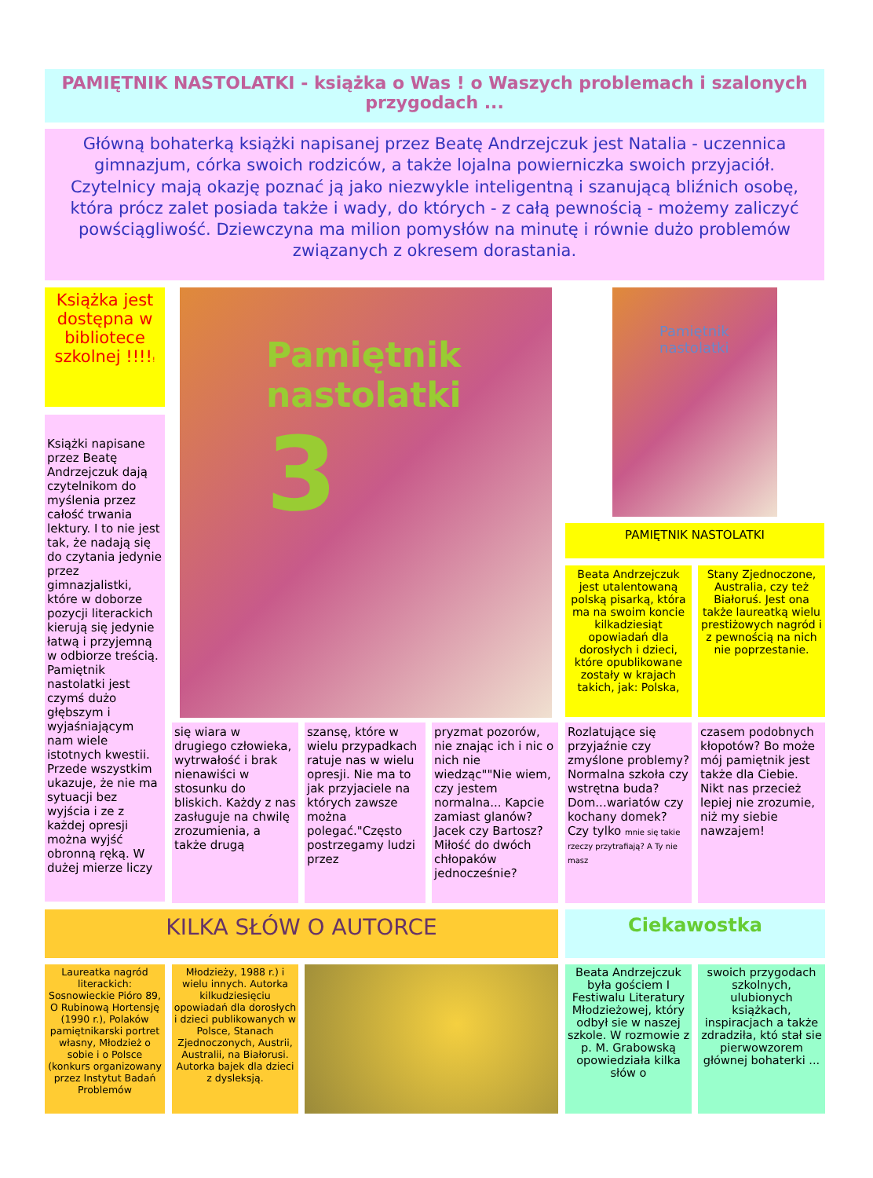PAMIĘTNIK NASTOLATKI - książka o Was ! o Waszych problemach i szalonych przygodach ...
Główną bohaterką książki napisanej przez Beatę Andrzejczuk jest Natalia - uczennica gimnazjum, córka swoich rodziców, a także lojalna powierniczka swoich przyjaciół. Czytelnicy mają okazję poznać ją jako niezwykle inteligentną i szanującą bliźnich osobę, która prócz zalet posiada także i wady, do których - z całą pewnością - możemy zaliczyć powściągliwość. Dziewczyna ma milion pomysłów na minutę i równie dużo problemów związanych z okresem dorastania.
Książka jest dostępna w bibliotece szkolnej !!!!!
Książki napisane przez Beatę Andrzejczuk dają czytelnikom do myślenia przez całość trwania lektury. I to nie jest tak, że nadają się do czytania jedynie przez gimnazjalistki, które w doborze pozycji literackich kierują się jedynie łatwą i przyjemną w odbiorze treścią. Pamiętnik nastolatki jest czymś dużo głębszym i wyjaśniającym nam wiele istotnych kwestii. Przede wszystkim ukazuje, że nie ma sytuacji bez wyjścia i ze z każdej opresji można wyjść obronną ręką. W dużej mierze liczy
Pamiętnik
nastolatki
3
Pamiętnik
nastolatki
PAMIĘTNIK NASTOLATKI
Beata Andrzejczuk jest utalentowaną polską pisarką, która ma na swoim koncie kilkadziesiąt opowiadań dla dorosłych i dzieci, które opublikowane zostały w krajach takich, jak: Polska,
Stany Zjednoczone, Australia, czy też Białoruś. Jest ona także laureatką wielu prestiżowych nagród i z pewnością na nich nie poprzestanie.
się wiara w drugiego człowieka, wytrwałość i brak nienawiści w stosunku do bliskich. Każdy z nas zasługuje na chwilę zrozumienia, a także drugą
szansę, które w wielu przypadkach ratuje nas w wielu opresji. Nie ma to jak przyjaciele na których zawsze można polegać."Często postrzegamy ludzi przez
pryzmat pozorów, nie znając ich i nic o nich nie wiedząc""Nie wiem, czy jestem normalna... Kapcie zamiast glanów? Jacek czy Bartosz? Miłość do dwóch chłopaków jednocześnie?
Rozlatujące się przyjaźnie czy zmyślone problemy? Normalna szkoła czy wstrętna buda? Dom...wariatów czy kochany domek? Czy tylko mnie się takie rzeczy przytrafiają? A Ty nie masz
czasem podobnych kłopotów? Bo może mój pamiętnik jest także dla Ciebie. Nikt nas przecież lepiej nie zrozumie, niż my siebie nawzajem!
KILKA SŁÓW O AUTORCE Ciekawostka
Laureatka nagród literackich: Sosnowieckie Pióro 89, O Rubinową Hortensję (1990 r.), Polaków pamiętnikarski portret własny, Młodzież o sobie i o Polsce (konkurs organizowany przez Instytut Badań Problemów
Młodzieży, 1988 r.) i wielu innych. Autorka kilkudziesięciu opowiadań dla dorosłych i dzieci publikowanych w Polsce, Stanach Zjednoczonych, Austrii, Australii, na Białorusi. Autorka bajek dla dzieci z dysleksją.
Beata Andrzejczuk była gościem I Festiwalu Literatury Młodzieżowej, który odbył sie w naszej szkole. W rozmowie z p. M. Grabowską opowiedziała kilka słów o
swoich przygodach szkolnych, ulubionych książkach, inspiracjach a także zdradziła, któ stał sie pierwowzorem głównej bohaterki ...